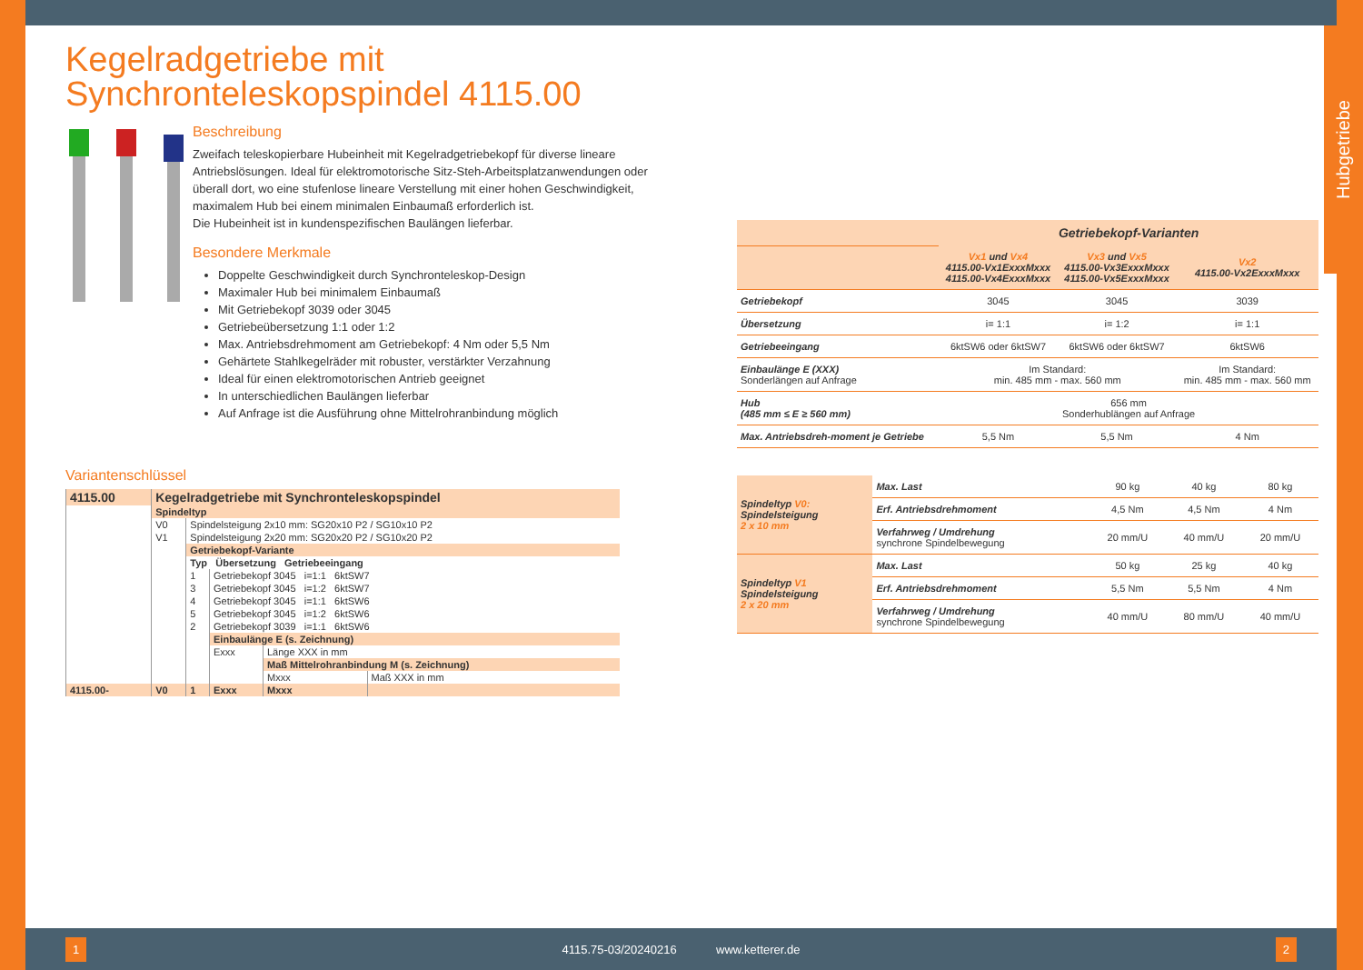Hubgetriebe
Kegelradgetriebe mit
Synchronteleskopspindel 4115.00
Beschreibung
Zweifach teleskopierbare Hubeinheit mit Kegelradgetriebekopf für diverse lineare Antriebslösungen. Ideal für elektromotorische Sitz-Steh-Arbeitsplatzanwendungen oder überall dort, wo eine stufenlose lineare Verstellung mit einer hohen Geschwindigkeit, maximalem Hub bei einem minimalen Einbaumaß erforderlich ist.
Die Hubeinheit ist in kundenspezifischen Baulängen lieferbar.
Besondere Merkmale
Doppelte Geschwindigkeit durch Synchronteleskop-Design
Maximaler Hub bei minimalem Einbaumaß
Mit Getriebekopf 3039 oder 3045
Getriebeübersetzung 1:1 oder 1:2
Max. Antriebsdrehmoment am Getriebekopf: 4 Nm oder 5,5 Nm
Gehärtete Stahlkegelräder mit robuster, verstärkter Verzahnung
Ideal für einen elektromotorischen Antrieb geeignet
In unterschiedlichen Baulängen lieferbar
Auf Anfrage ist die Ausführung ohne Mittelrohranbindung möglich
Variantenschlüssel
| 4115.00 | Kegelradgetriebe mit Synchronteleskopspindel | | | | |
| | Spindeltyp | | | | |
| | V0 | Spindelsteigung 2x10 mm: SG20x10 P2 / SG10x10 P2 | | | |
| | V1 | Spindelsteigung 2x20 mm: SG20x20 P2 / SG10x20 P2 | | | |
| | | Getriebekopf-Variante | | | |
| | | Typ Übersetzung Getriebeeingang | | | |
| | | 1 | Getriebekopf 3045 i=1:1 6ktSW7 | | |
| | | 3 | Getriebekopf 3045 i=1:2 6ktSW7 | | |
| | | 4 | Getriebekopf 3045 i=1:1 6ktSW6 | | |
| | | 5 | Getriebekopf 3045 i=1:2 6ktSW6 | | |
| | | 2 | Getriebekopf 3039 i=1:1 6ktSW6 | | |
| | | | Einbaulänge E (s. Zeichnung) | | |
| | | | Exxx | Länge XXX in mm | |
| | | | | Maß Mittelrohranbindung M (s. Zeichnung) | |
| | | | | Mxxx | Maß XXX in mm |
| 4115.00- | V0 | 1 | Exxx | Mxxx | |
| | Getriebekopf-Varianten | | |
| | Vx1 und Vx4 4115.00-Vx1ExxxMxxx 4115.00-Vx4ExxxMxxx | Vx3 und Vx5 4115.00-Vx3ExxxMxxx 4115.00-Vx5ExxxMxxx | Vx2 4115.00-Vx2ExxxMxxx |
| Getriebekopf | 3045 | 3045 | 3039 |
| Übersetzung | i= 1:1 | i= 1:2 | i= 1:1 |
| Getriebeeingang | 6ktSW6 oder 6ktSW7 | 6ktSW6 oder 6ktSW7 | 6ktSW6 |
| Einbaulänge E (XXX) Sonderlängen auf Anfrage | Im Standard: min. 485 mm - max. 560 mm | | Im Standard: min. 485 mm - max. 560 mm |
| Hub (485 mm ≤ E ≥ 560 mm) | 656 mm Sonderhublängen auf Anfrage | | |
| Max. Antriebsdreh-moment je Getriebe | 5,5 Nm | 5,5 Nm | 4 Nm |
| Spindeltyp V0: Spindelsteigung 2 x 10 mm | Max. Last | 90 kg | 40 kg | 80 kg |
| | Erf. Antriebsdrehmoment | 4,5 Nm | 4,5 Nm | 4 Nm |
| | Verfahrweg / Umdrehung synchrone Spindelbewegung | 20 mm/U | 40 mm/U | 20 mm/U |
| Spindeltyp V1 Spindelsteigung 2 x 20 mm | Max. Last | 50 kg | 25 kg | 40 kg |
| | Erf. Antriebsdrehmoment | 5,5 Nm | 5,5 Nm | 4 Nm |
| | Verfahrweg / Umdrehung synchrone Spindelbewegung | 40 mm/U | 80 mm/U | 40 mm/U |
1 4115.75-03/20240216 www.ketterer.de 2